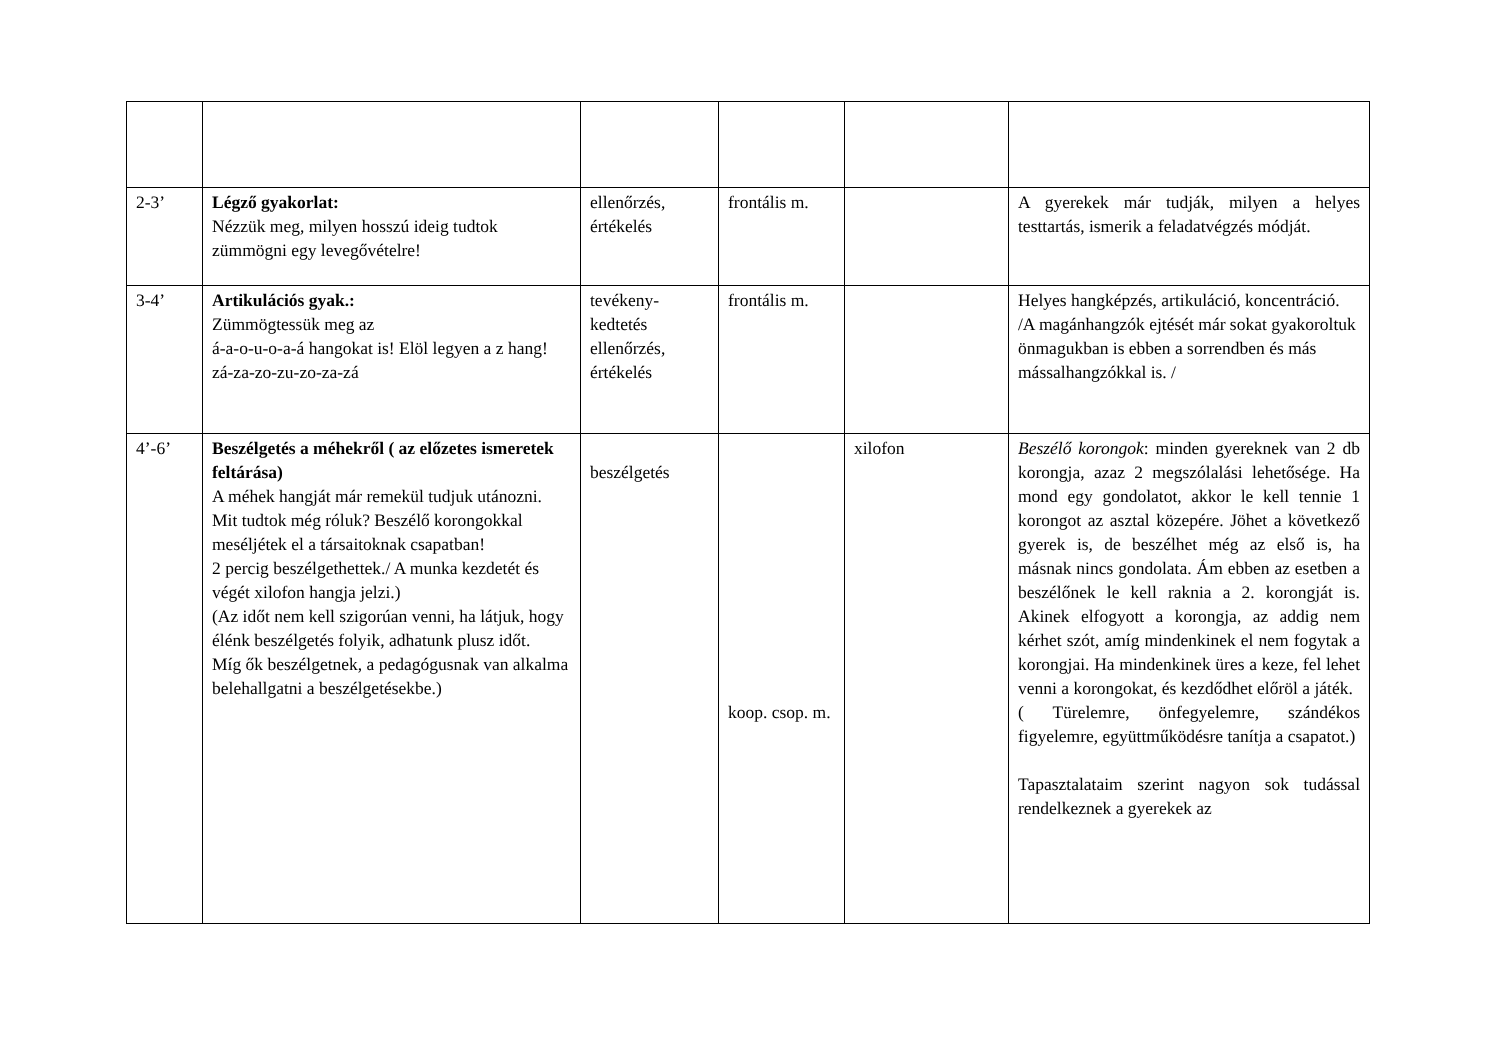| 2-3’ | Légző gyakorlat: Nézzük meg, milyen hosszú ideig tudtok zümmögni egy levegővételre! | ellenőrzés, értékelés | frontális m. | | A gyerekek már tudják, milyen a helyes testtartás, ismerik a feladatvégzés módját. |
| 3-4’ | Artikulációs gyak.: Zümmögtessük meg az á-a-o-u-o-a-á hangokat is! Elöl legyen a z hang! zá-za-zo-zu-zo-za-zá | tevékeny-kedtetés ellenőrzés, értékelés | frontális m. | | Helyes hangképzés, artikuláció, koncentráció. /A magánhangzók ejtését már sokat gyakoroltuk önmagukban is ebben a sorrendben és más mássalhangzókkal is. / |
| 4’-6’ | Beszélgetés a méhekről ( az előzetes ismeretek feltárása) A méhek hangját már remekül tudjuk utánozni. Mit tudtok még róluk? Beszélő korongokkal meséljétek el a társaitoknak csapatban! 2 percig beszélgethettek./ A munka kezdetét és végét xilofon hangja jelzi.) (Az időt nem kell szigorúan venni, ha látjuk, hogy élénk beszélgetés folyik, adhatunk plusz időt. Míg ők beszélgetnek, a pedagógusnak van alkalma belehallgatni a beszélgetésekbe.) | beszélgetés | koop. csop. m. | xilofon | Beszélő korongok : minden gyereknek van 2 db korongja, azaz 2 megszólalási lehetősége. Ha mond egy gondolatot, akkor le kell tennie 1 korongot az asztal közepére. Jöhet a következő gyerek is, de beszélhet még az első is, ha másnak nincs gondolata. Ám ebben az esetben a beszélőnek le kell raknia a 2. korongját is. Akinek elfogyott a korongja, az addig nem kérhet szót, amíg mindenkinek el nem fogytak a korongjai. Ha mindenkinek üres a keze, fel lehet venni a korongokat, és kezdődhet előröl a játék. ( Türelemre, önfegyelemre, szándékos figyelemre, együttműködésre tanítja a csapatot.) Tapasztalataim szerint nagyon sok tudással rendelkeznek a gyerekek az |